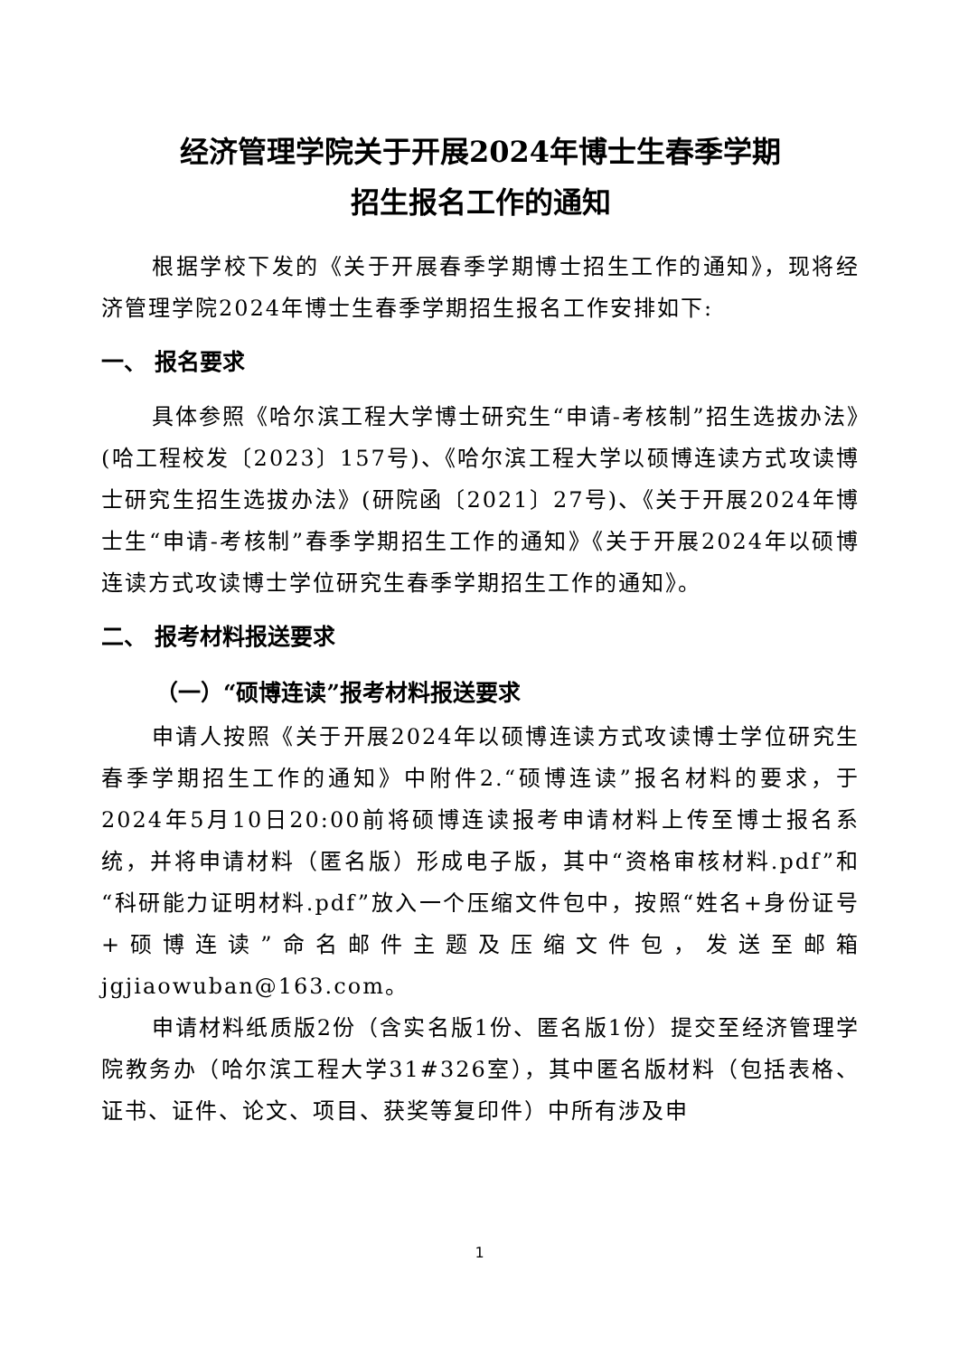经济管理学院关于开展2024年博士生春季学期
招生报名工作的通知
根据学校下发的《关于开展春季学期博士招生工作的通知》，现将经济管理学院2024年博士生春季学期招生报名工作安排如下:
一、 报名要求
具体参照《哈尔滨工程大学博士研究生“申请-考核制”招生选拔办法》(哈工程校发〔2023〕157号)、《哈尔滨工程大学以硕博连读方式攻读博士研究生招生选拔办法》(研院函〔2021〕27号)、《关于开展2024年博士生“申请-考核制”春季学期招生工作的通知》《关于开展2024年以硕博连读方式攻读博士学位研究生春季学期招生工作的通知》。
二、 报考材料报送要求
（一）“硕博连读”报考材料报送要求
申请人按照《关于开展2024年以硕博连读方式攻读博士学位研究生春季学期招生工作的通知》中附件2.“硕博连读”报名材料的要求，于 2024年5月10日20:00前将硕博连读报考申请材料上传至博士报名系统，并将申请材料（匿名版）形成电子版，其中“资格审核材料.pdf”和“科研能力证明材料.pdf”放入一个压缩文件包中，按照“姓名+身份证号+硕博连读”命名邮件主题及压缩文件包，发送至邮箱 jgjiaowuban@163.com。
申请材料纸质版2份（含实名版1份、匿名版1份）提交至经济管理学院教务办（哈尔滨工程大学31#326室），其中匿名版材料（包括表格、证书、证件、论文、项目、获奖等复印件）中所有涉及申
1